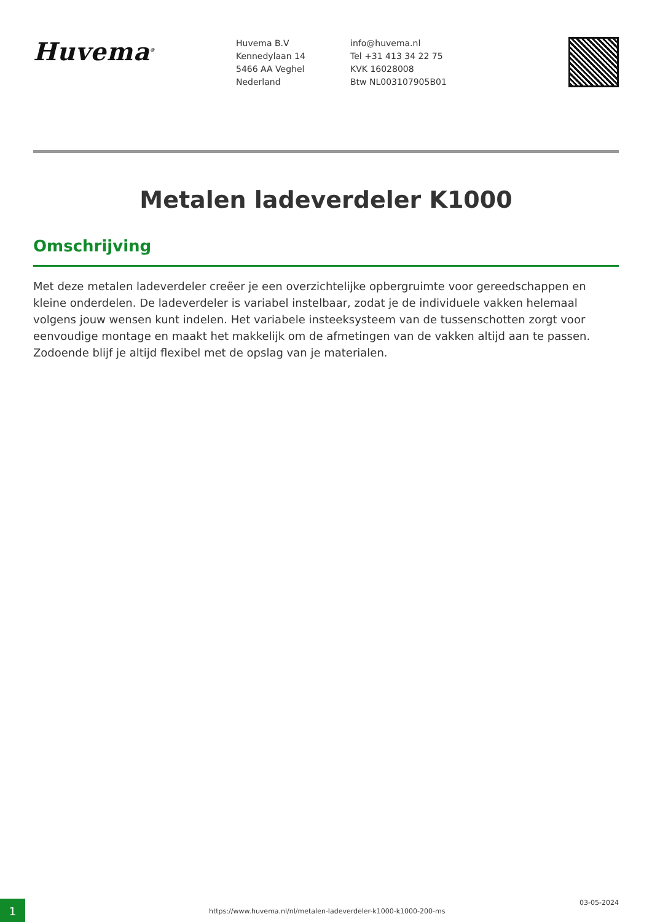Huvema<sup>®</sup>
Huvema B.V
Kennedylaan 14
5466 AA Veghel
Nederland
info@huvema.nl
Tel +31 413 34 22 75
KVK 16028008
Btw NL003107905B01
Metalen ladeverdeler K1000
Omschrijving
Met deze metalen ladeverdeler creëer je een overzichtelijke opbergruimte voor gereedschappen en kleine onderdelen. De ladeverdeler is variabel instelbaar, zodat je de individuele vakken helemaal volgens jouw wensen kunt indelen. Het variabele insteeksysteem van de tussenschotten zorgt voor eenvoudige montage en maakt het makkelijk om de afmetingen van de vakken altijd aan te passen. Zodoende blijf je altijd flexibel met de opslag van je materialen.
1
https://www.huvema.nl/nl/metalen-ladeverdeler-k1000-k1000-200-ms
03-05-2024